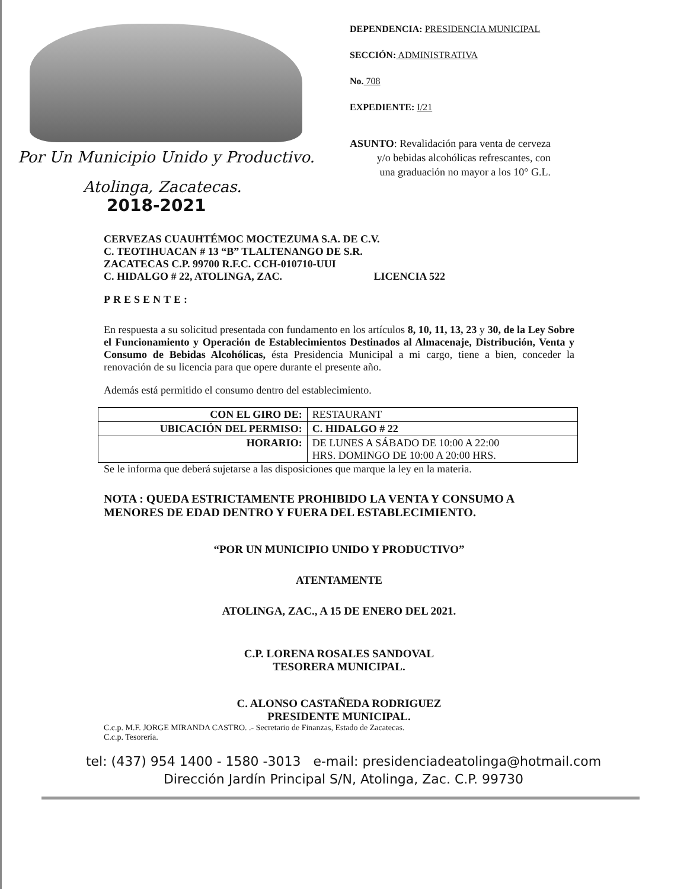Por Un Municipio Unido y Productivo.
Atolinga, Zacatecas.
2018-2021
DEPENDENCIA: PRESIDENCIA MUNICIPAL
SECCIÓN: ADMINISTRATIVA
No. 708
EXPEDIENTE: I/21
ASUNTO: Revalidación para venta de cerveza
y/o bebidas alcohólicas refrescantes, con
una graduación no mayor a los 10° G.L.
CERVEZAS CUAUHTÉMOC MOCTEZUMA S.A. DE C.V.
C. TEOTIHUACAN # 13 “B” TLALTENANGO DE S.R.
ZACATECAS C.P. 99700 R.F.C. CCH-010710-UUI
C. HIDALGO # 22, ATOLINGA, ZAC. LICENCIA 522
PRESENTE:
En respuesta a su solicitud presentada con fundamento en los artículos 8, 10, 11, 13, 23 y 30, de la Ley Sobre el Funcionamiento y Operación de Establecimientos Destinados al Almacenaje, Distribución, Venta y Consumo de Bebidas Alcohólicas, ésta Presidencia Municipal a mi cargo, tiene a bien, conceder la renovación de su licencia para que opere durante el presente año.
Además está permitido el consumo dentro del establecimiento.
| CON EL GIRO DE: | RESTAURANT |
| UBICACIÓN DEL PERMISO: | C. HIDALGO # 22 |
| HORARIO: | DE LUNES A SÁBADO DE 10:00 A 22:00 HRS. DOMINGO DE 10:00 A 20:00 HRS. |
Se le informa que deberá sujetarse a las disposiciones que marque la ley en la materia.
NOTA : QUEDA ESTRICTAMENTE PROHIBIDO LA VENTA Y CONSUMO A MENORES DE EDAD DENTRO Y FUERA DEL ESTABLECIMIENTO.
“POR UN MUNICIPIO UNIDO Y PRODUCTIVO”
ATENTAMENTE
ATOLINGA, ZAC., A 15 DE ENERO DEL 2021.
C.P. LORENA ROSALES SANDOVAL
TESORERA MUNICIPAL.
C. ALONSO CASTAÑEDA RODRIGUEZ
PRESIDENTE MUNICIPAL.
C.c.p. M.F. JORGE MIRANDA CASTRO. .- Secretario de Finanzas, Estado de Zacatecas.
C.c.p. Tesorería.
tel: (437) 954 1400 - 1580 -3013 e-mail: presidenciadeatolinga@hotmail.com
Dirección Jardín Principal S/N, Atolinga, Zac. C.P. 99730